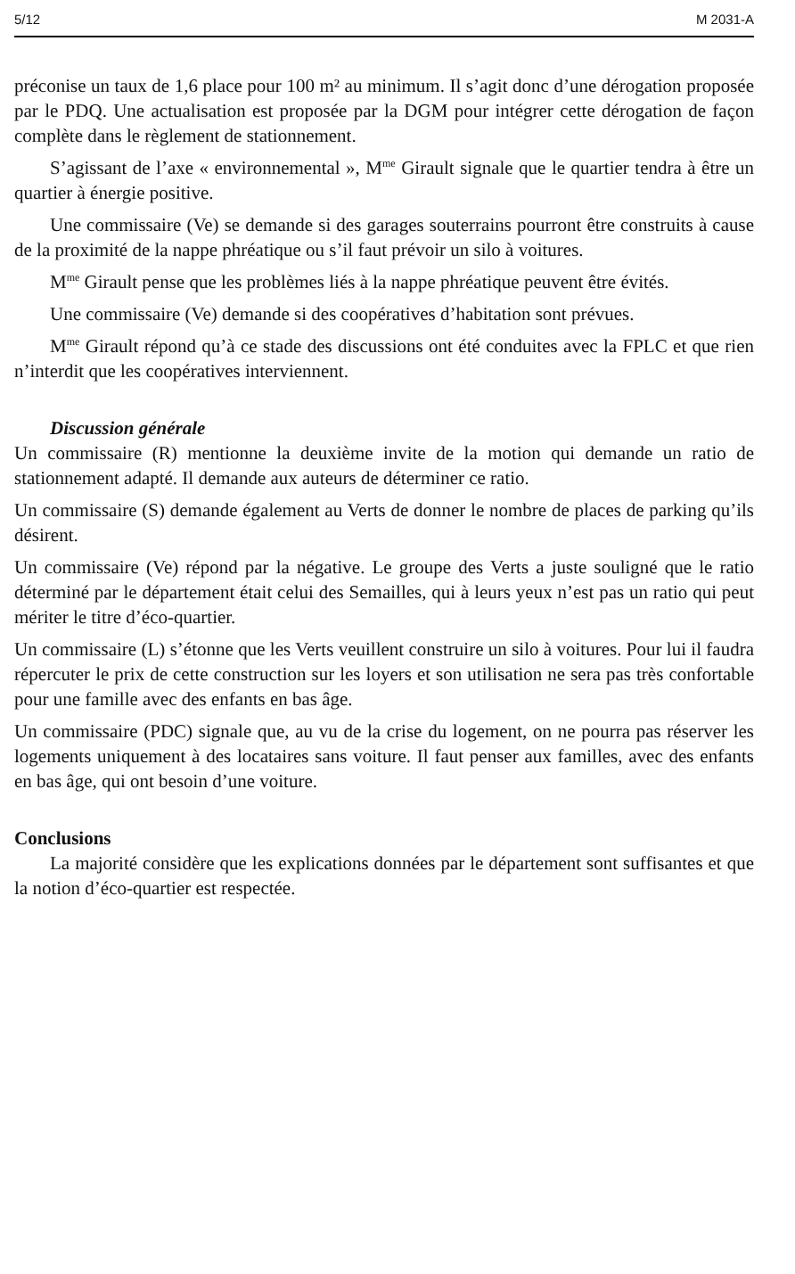5/12 M 2031-A
préconise un taux de 1,6 place pour 100 m² au minimum. Il s’agit donc d’une dérogation proposée par le PDQ. Une actualisation est proposée par la DGM pour intégrer cette dérogation de façon complète dans le règlement de stationnement.
S’agissant de l’axe « environnemental », M<sup>me</sup> Girault signale que le quartier tendra à être un quartier à énergie positive.
Une commissaire (Ve) se demande si des garages souterrains pourront être construits à cause de la proximité de la nappe phréatique ou s’il faut prévoir un silo à voitures.
M<sup>me</sup> Girault pense que les problèmes liés à la nappe phréatique peuvent être évités.
Une commissaire (Ve) demande si des coopératives d’habitation sont prévues.
M<sup>me</sup> Girault répond qu’à ce stade des discussions ont été conduites avec la FPLC et que rien n’interdit que les coopératives interviennent.
Discussion générale
Un commissaire (R) mentionne la deuxième invite de la motion qui demande un ratio de stationnement adapté. Il demande aux auteurs de déterminer ce ratio.
Un commissaire (S) demande également au Verts de donner le nombre de places de parking qu’ils désirent.
Un commissaire (Ve) répond par la négative. Le groupe des Verts a juste souligné que le ratio déterminé par le département était celui des Semailles, qui à leurs yeux n’est pas un ratio qui peut mériter le titre d’éco-quartier.
Un commissaire (L) s’étonne que les Verts veuillent construire un silo à voitures. Pour lui il faudra répercuter le prix de cette construction sur les loyers et son utilisation ne sera pas très confortable pour une famille avec des enfants en bas âge.
Un commissaire (PDC) signale que, au vu de la crise du logement, on ne pourra pas réserver les logements uniquement à des locataires sans voiture. Il faut penser aux familles, avec des enfants en bas âge, qui ont besoin d’une voiture.
Conclusions
La majorité considère que les explications données par le département sont suffisantes et que la notion d’éco-quartier est respectée.